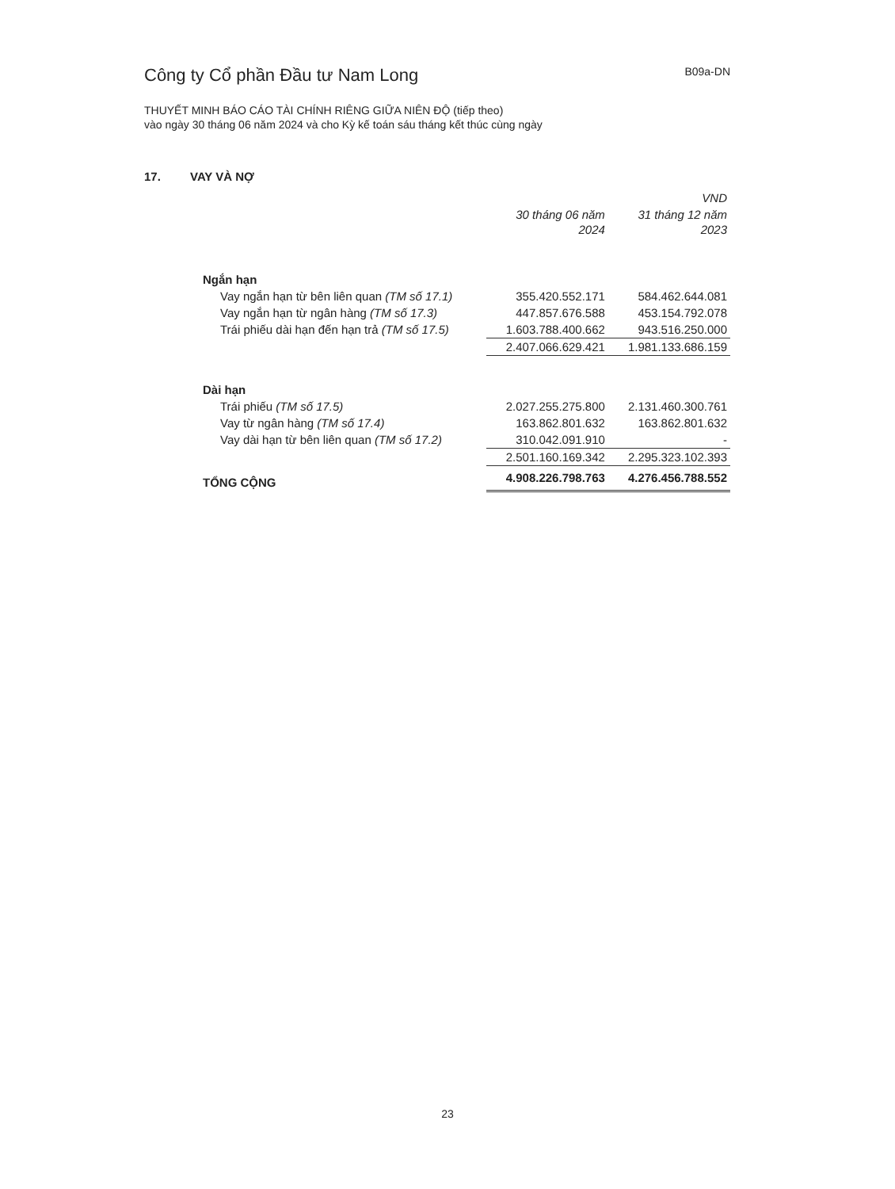Công ty Cổ phần Đầu tư Nam Long
B09a-DN
THUYẾT MINH BÁO CÁO TÀI CHÍNH RIÊNG GIỮA NIÊN ĐỘ (tiếp theo)
vào ngày 30 tháng 06 năm 2024 và cho Kỳ kế toán sáu tháng kết thúc cùng ngày
17. VAY VÀ NỢ
| | | VND |
| | 30 tháng 06 năm 2024 | 31 tháng 12 năm 2023 |
| Ngắn hạn | | |
| Vay ngắn hạn từ bên liên quan (TM số 17.1) | 355.420.552.171 | 584.462.644.081 |
| Vay ngắn hạn từ ngân hàng (TM số 17.3) | 447.857.676.588 | 453.154.792.078 |
| Trái phiếu dài hạn đến hạn trả (TM số 17.5) | 1.603.788.400.662 | 943.516.250.000 |
| | 2.407.066.629.421 | 1.981.133.686.159 |
| Dài hạn | | |
| Trái phiếu (TM số 17.5) | 2.027.255.275.800 | 2.131.460.300.761 |
| Vay từ ngân hàng (TM số 17.4) | 163.862.801.632 | 163.862.801.632 |
| Vay dài hạn từ bên liên quan (TM số 17.2) | 310.042.091.910 | - |
| | 2.501.160.169.342 | 2.295.323.102.393 |
| TỔNG CỘNG | 4.908.226.798.763 | 4.276.456.788.552 |
23